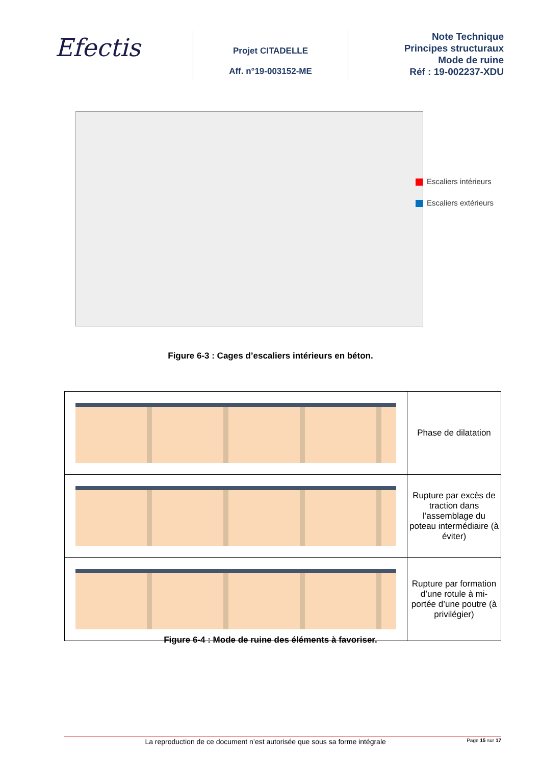Efectis
Projet CITADELLE
Aff. n°19-003152-ME
Note Technique
Principes structuraux
Mode de ruine
Réf : 19-002237-XDU
Escaliers intérieurs
Escaliers extérieurs
Figure 6-3 : Cages d’escaliers intérieurs en béton.
| | Phase de dilatation |
| | Rupture par excès de traction dans l’assemblage du poteau intermédiaire (à éviter) |
| | Rupture par formation d’une rotule à mi-portée d’une poutre (à privilégier) |
Figure 6-4 : Mode de ruine des éléments à favoriser.
La reproduction de ce document n’est autorisée que sous sa forme intégrale Page 15 sur 17